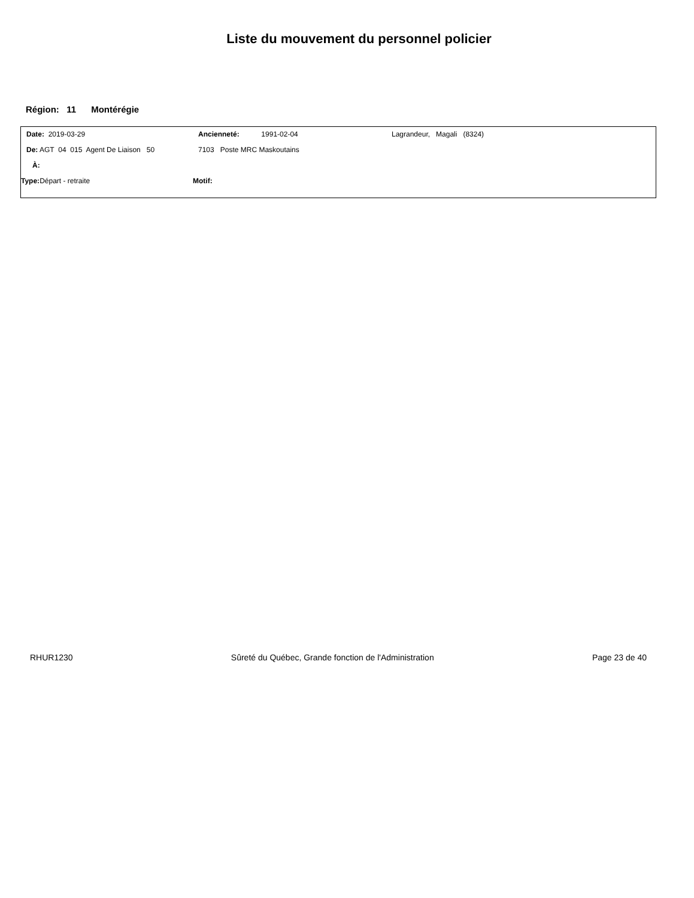Liste du mouvement du personnel policier
Région: 11 Montérégie
Date: 2019-03-29 Ancienneté: 1991-02-04 Lagrandeur, Magali (8324)
De: AGT 04 015 Agent De Liaison 50 7103 Poste MRC Maskoutains
À:
Type: Départ - retraite Motif:
RHUR1230 Sûreté du Québec, Grande fonction de l'Administration Page 23 de 40